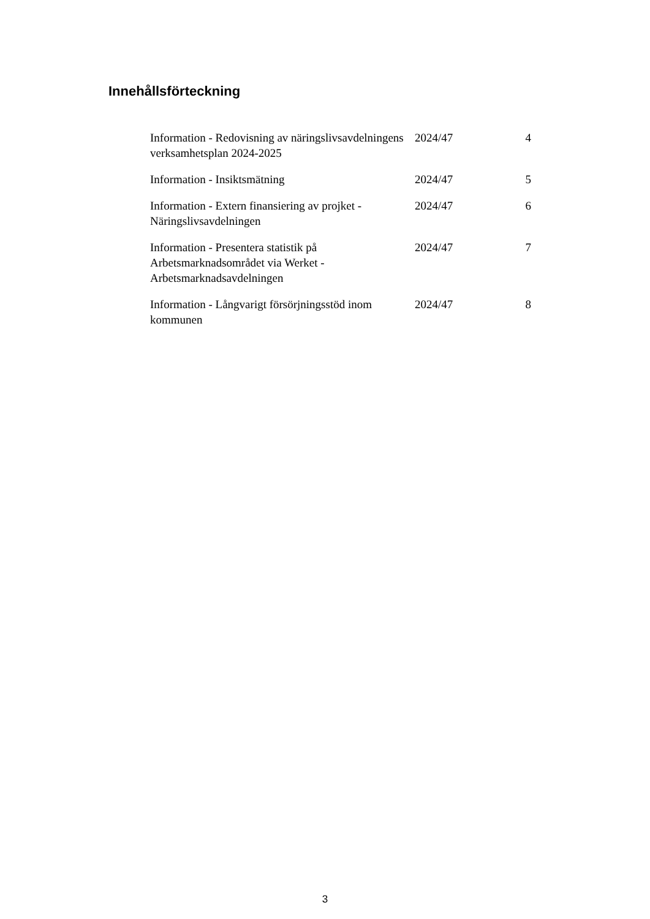Innehållsförteckning
| Information - Redovisning av näringslivsavdelningens verksamhetsplan 2024-2025 | 2024/47 | 4 |
| Information - Insiktsmätning | 2024/47 | 5 |
| Information - Extern finansiering av projket - Näringslivsavdelningen | 2024/47 | 6 |
| Information - Presentera statistik på Arbetsmarknadsområdet via Werket - Arbetsmarknadsavdelningen | 2024/47 | 7 |
| Information - Långvarigt försörjningsstöd inom kommunen | 2024/47 | 8 |
3